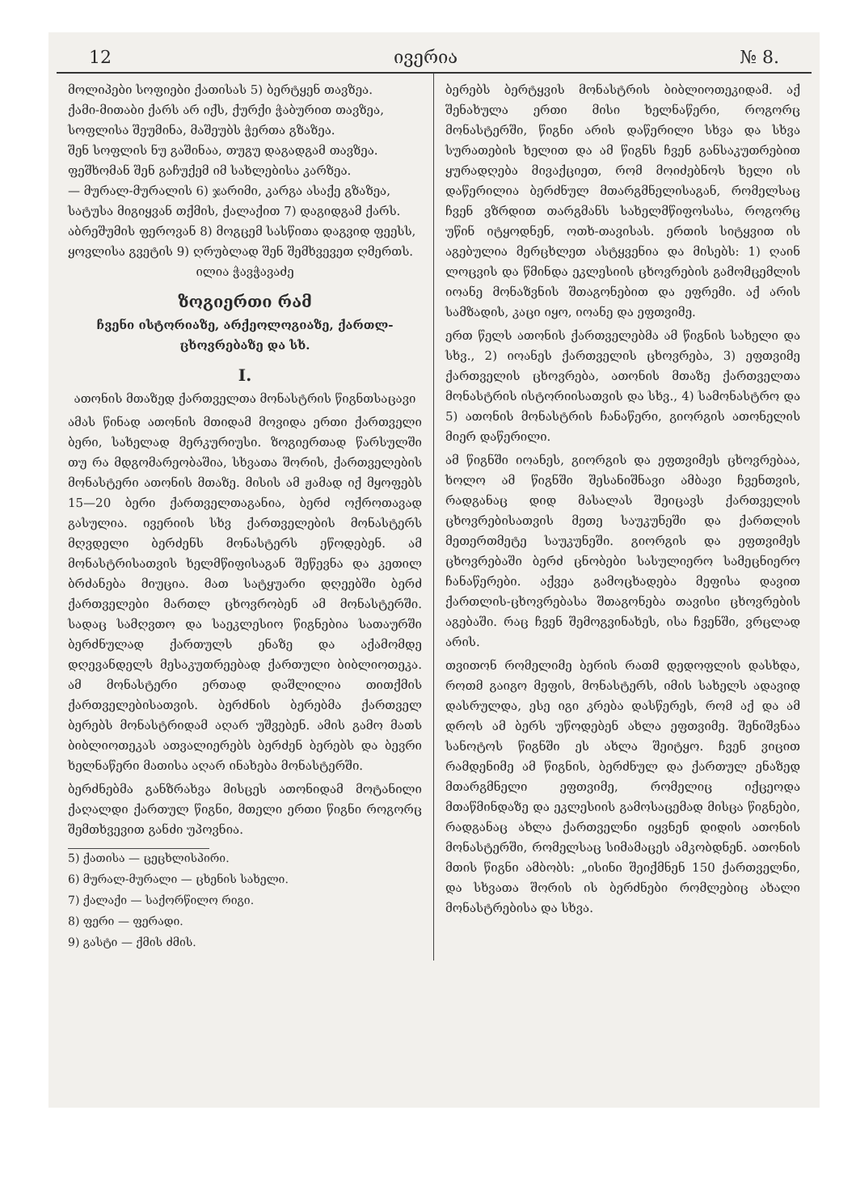12 ივერია № 8.
მოლიპები სოფიები ქათისას 5) ბერტყენ თავზეა.
ქამი-მითაბი ქარს არ იქს, ქურქი ჭაბურით თავზეა,
სოფლისა შეუმინა, მაშეუბს ჭერთა გზაზეა.
შენ სოფლის ნუ გაშინაა, თუგუ დაგადგამ თავზეა.
ფეშხომან შენ გაჩუქემ იმ სახლებისა კარზეა.
— მურალ-მურალის 6) ჯარიმი, კარგა ასაქე გზაზეა,
სატუსა მიგიყვან თქმის, ქალაქით 7) დაგიდგამ ქარს.
აბრეშუმის ფეროვან 8) მოგცემ სასწითა დაგვიდ ფეესს,
ყოვლისა გვეტის 9) ღრუბლად შენ შემხვევეთ ღმერთს.
ილია ჭავჭავაძე
ზოგიერთი რამ
ჩვენი ისტორიაზე, არქეოლოგიაზე, ქართლ-ცხოვრებაზე და სხ.
I.
ათონის მთაზედ ქართველთა მონასტრის წიგნთსაცავი
ამას წინად ათონის მთიდამ მოვიდა ერთი ქართველი ბერი, სახელად მერკურიუსი. ზოგიერთად წარსულში თუ რა მდგომარეობაშია, სხვათა შორის, ქართველების მონასტერი ათონის მთაზე. მისის ამ ჟამად იქ მყოფებს 15—20 ბერი ქართველთაგანია, ბერძ ოქროთავად გასულია. ივერიის სხვ ქართველების მონასტერს მღვდელი ბერძენს მონასტერს ეწოდებენ. ამ მონასტრისათვის ხელმწიფისაგან შეწევნა და კეთილ ბრძანება მიუცია. მათ სატყუარი დღეებში ბერძ ქართველები მართლ ცხოვრობენ ამ მონასტერში. სადაც სამღვთო და საეკლესიო წიგნებია სათაურში ბერძნულად ქართულს ენაზე და აქამომდე დღევანდელს მესაკუთრეებად ქართული ბიბლიოთეკა. ამ მონასტერი ერთად დაშლილია თითქმის ქართველებისათვის. ბერძნის ბერებმა ქართველ ბერებს მონასტრიდამ აღარ უშვებენ. ამის გამო მათს ბიბლიოთეკას ათვალიერებს ბერძენ ბერებს და ბევრი ხელნაწერი მათისა აღარ ინახება მონასტერში.
ბერძნებმა განზრახვა მისცეს ათონიდამ მოტანილი ქაღალდი ქართულ წიგნი, მთელი ერთი წიგნი როგორც შემთხვევით განძი უპოვნია.
5) ქათისა — ცეცხლისპირი.
6) მურალ-მურალი — ცხენის სახელი.
7) ქალაქი — საქორწილო რიგი.
8) ფერი — ფერადი.
9) გასტი — ქმის ძმის.
ბერებს ბერტყვის მონასტრის ბიბლიოთეკიდამ. აქ შენახულა ერთი მისი ხელნაწერი, როგორც მონასტერში, წიგნი არის დაწერილი სხვა და სხვა სურათების ხელით და ამ წიგნს ჩვენ განსაკუთრებით ყურადღება მივაქციეთ, რომ მოიძებნოს ხელი ის დაწერილია ბერძნულ მთარგმნელისაგან, რომელსაც ჩვენ ვზრდით თარგმანს სახელმწიფოსასა, როგორც უწინ იტყოდნენ, ოთხ-თავისას. ერთის სიტყვით ის აგებულია მერცხლეთ ასტყვენია და მისებს: 1) ღაინ ლოცვის და წმინდა ეკლესიის ცხოვრების გამომცემლის იოანე მონაზვნის შთაგონებით და ეფრემი. აქ არის სამზადის, კაცი იყო, იოანე და ეფთვიმე.
ერთ წელს ათონის ქართველებმა ამ წიგნის სახელი და სხვ., 2) იოანეს ქართველის ცხოვრება, 3) ეფთვიმე ქართველის ცხოვრება, ათონის მთაზე ქართველთა მონასტრის ისტორიისათვის და სხვ., 4) სამონასტრო და 5) ათონის მონასტრის ჩანაწერი, გიორგის ათონელის მიერ დაწერილი.
ამ წიგნში იოანეს, გიორგის და ეფთვიმეს ცხოვრებაა, ხოლო ამ წიგნში შესანიშნავი ამბავი ჩვენთვის, რადგანაც დიდ მასალას შეიცავს ქართველის ცხოვრებისათვის მეთე საუკუნეში და ქართლის მეთერთმეტე საუკუნეში. გიორგის და ეფთვიმეს ცხოვრებაში ბერძ ცნობები სასულიერო სამეცნიერო ჩანაწერები. აქვეა გამოცხადება მეფისა დავით ქართლის-ცხოვრებასა შთაგონება თავისი ცხოვრების აგებაში. რაც ჩვენ შემოგვინახეს, ისა ჩვენში, ვრცლად არის.
თვითონ რომელიმე ბერის რათმ დედოფლის დასხდა, როთმ გაიგო მეფის, მონასტერს, იმის სახელს ადავიდ დასრულდა, ესე იგი კრება დასწერეს, რომ აქ და ამ დროს ამ ბერს უწოდებენ ახლა ეფთვიმე. შენიშვნაა სანოტოს წიგნში ეს ახლა შეიტყო. ჩვენ ვიცით რამდენიმე ამ წიგნის, ბერძნულ და ქართულ ენაზედ მთარგმნელი ეფთვიმე, რომელიც იქცეოდა მთაწმინდაზე და ეკლესიის გამოსაცემად მისცა წიგნები, რადგანაც ახლა ქართველნი იყვნენ დიდის ათონის მონასტერში, რომელსაც სიმამაცეს ამკობდნენ. ათონის მთის წიგნი ამბობს: „ისინი შეიქმნენ 150 ქართველნი, და სხვათა შორის ის ბერძნები რომლებიც ახალი მონასტრებისა და სხვა.